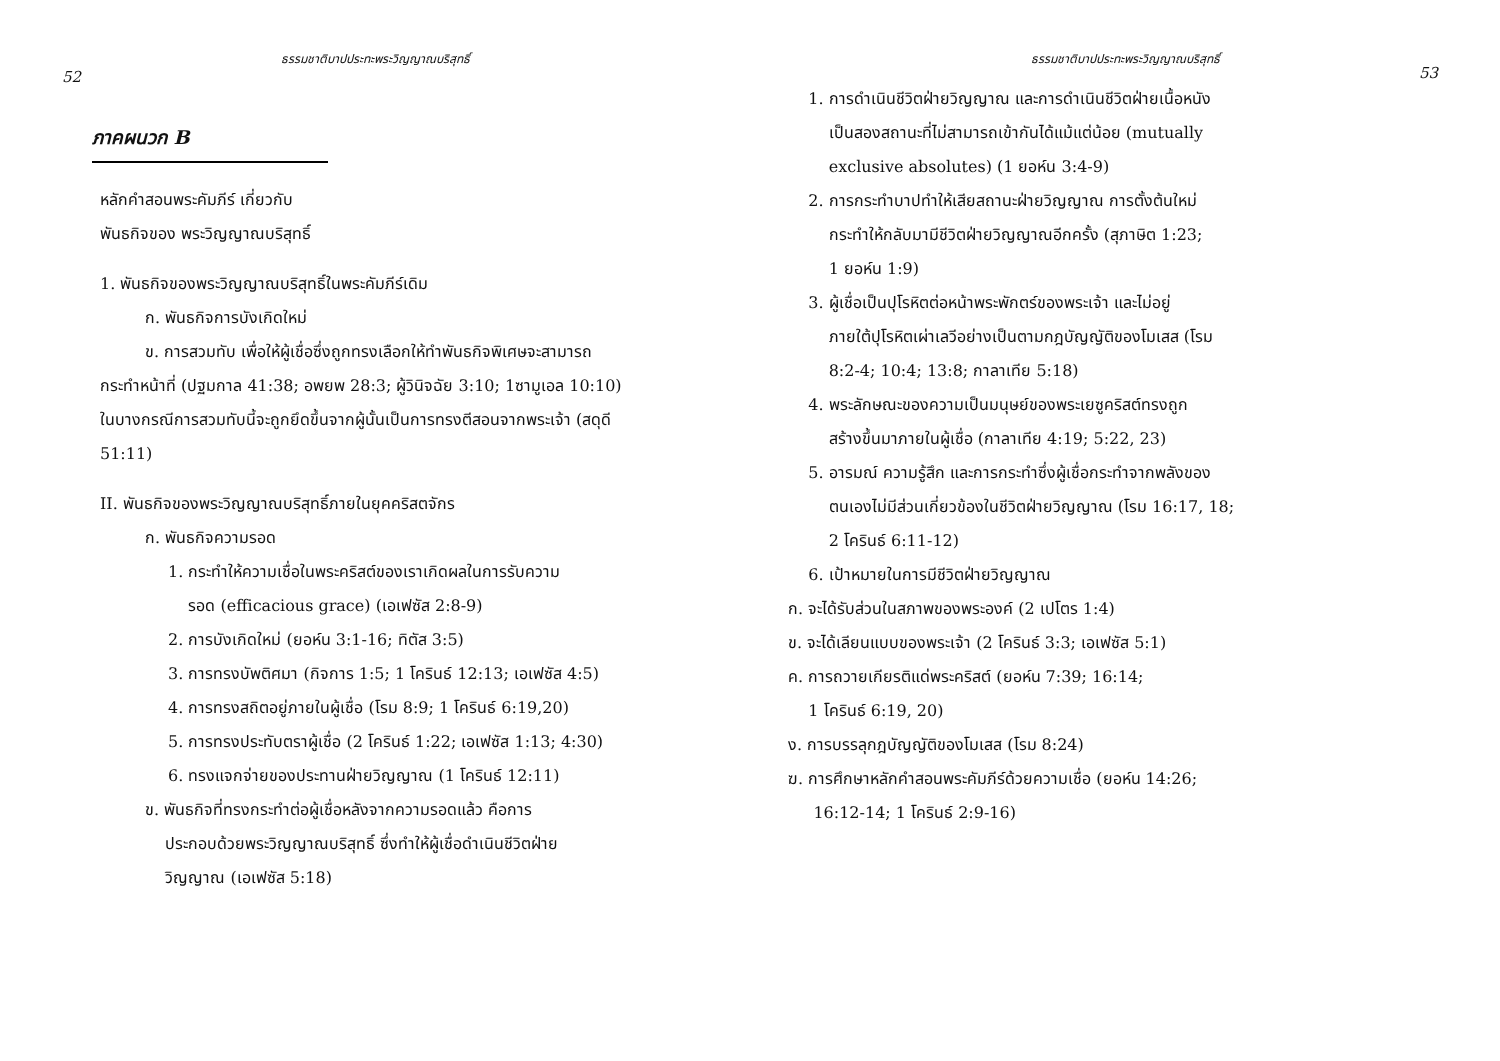ธรรมชาติบาปประทะพระวิญญาณบริสุทธิ์
52
ภาคผนวก B
หลักคำสอนพระคัมภีร์ เกี่ยวกับ
พันธกิจของ พระวิญญาณบริสุทธิ์
1. พันธกิจของพระวิญญาณบริสุทธิ์ในพระคัมภีร์เดิม
ก. พันธกิจการบังเกิดใหม่
ข. การสวมทับ เพื่อให้ผู้เชื่อซึ่งถูกทรงเลือกให้ทำพันธกิจพิเศษจะสามารถกระทำหน้าที่ (ปฐมกาล 41:38; อพยพ 28:3; ผู้วินิจฉัย 3:10; 1ซามูเอล 10:10) ในบางกรณีการสวมทับนี้จะถูกยึดขึ้นจากผู้นั้นเป็นการทรงตีสอนจากพระเจ้า (สดุดี 51:11)
II. พันธกิจของพระวิญญาณบริสุทธิ์ภายในยุคคริสตจักร
ก. พันธกิจความรอด
1. กระทำให้ความเชื่อในพระคริสต์ของเราเกิดผลในการรับความ
รอด (efficacious grace) (เอเฟซัส 2:8-9)
2. การบังเกิดใหม่ (ยอห์น 3:1-16; ทิตัส 3:5)
3. การทรงบัพติศมา (กิจการ 1:5; 1 โครินธ์ 12:13; เอเฟซัส 4:5)
4. การทรงสถิตอยู่ภายในผู้เชื่อ (โรม 8:9; 1 โครินธ์ 6:19,20)
5. การทรงประทับตราผู้เชื่อ (2 โครินธ์ 1:22; เอเฟซัส 1:13; 4:30)
6. ทรงแจกจ่ายของประทานฝ่ายวิญญาณ (1 โครินธ์ 12:11)
ข. พันธกิจที่ทรงกระทำต่อผู้เชื่อหลังจากความรอดแล้ว คือการ
ประกอบด้วยพระวิญญาณบริสุทธิ์ ซึ่งทำให้ผู้เชื่อดำเนินชีวิตฝ่าย
วิญญาณ (เอเฟซัส 5:18)
ธรรมชาติบาปประทะพระวิญญาณบริสุทธิ์
53
1. การดำเนินชีวิตฝ่ายวิญญาณ และการดำเนินชีวิตฝ่ายเนื้อหนัง
เป็นสองสถานะที่ไม่สามารถเข้ากันได้แม้แต่น้อย (mutually
exclusive absolutes) (1 ยอห์น 3:4-9)
2. การกระทำบาปทำให้เสียสถานะฝ่ายวิญญาณ การตั้งต้นใหม่
กระทำให้กลับมามีชีวิตฝ่ายวิญญาณอีกครั้ง (สุภาษิต 1:23;
1 ยอห์น 1:9)
3. ผู้เชื่อเป็นปุโรหิตต่อหน้าพระพักตร์ของพระเจ้า และไม่อยู่
ภายใต้ปุโรหิตเผ่าเลวีอย่างเป็นตามกฎบัญญัติของโมเสส (โรม
8:2-4; 10:4; 13:8; กาลาเทีย 5:18)
4. พระลักษณะของความเป็นมนุษย์ของพระเยซูคริสต์ทรงถูก
สร้างขึ้นมาภายในผู้เชื่อ (กาลาเทีย 4:19; 5:22, 23)
5. อารมณ์ ความรู้สึก และการกระทำซึ่งผู้เชื่อกระทำจากพลังของ
ตนเองไม่มีส่วนเกี่ยวข้องในชีวิตฝ่ายวิญญาณ (โรม 16:17, 18;
2 โครินธ์ 6:11-12)
6. เป้าหมายในการมีชีวิตฝ่ายวิญญาณ
ก. จะได้รับส่วนในสภาพของพระองค์ (2 เปโตร 1:4)
ข. จะได้เลียนแบบของพระเจ้า (2 โครินธ์ 3:3; เอเฟซัส 5:1)
ค. การถวายเกียรติแด่พระคริสต์ (ยอห์น 7:39; 16:14;
1 โครินธ์ 6:19, 20)
ง. การบรรลุกฎบัญญัติของโมเสส (โรม 8:24)
ฆ. การศึกษาหลักคำสอนพระคัมภีร์ด้วยความเชื่อ (ยอห์น 14:26;
16:12-14; 1 โครินธ์ 2:9-16)